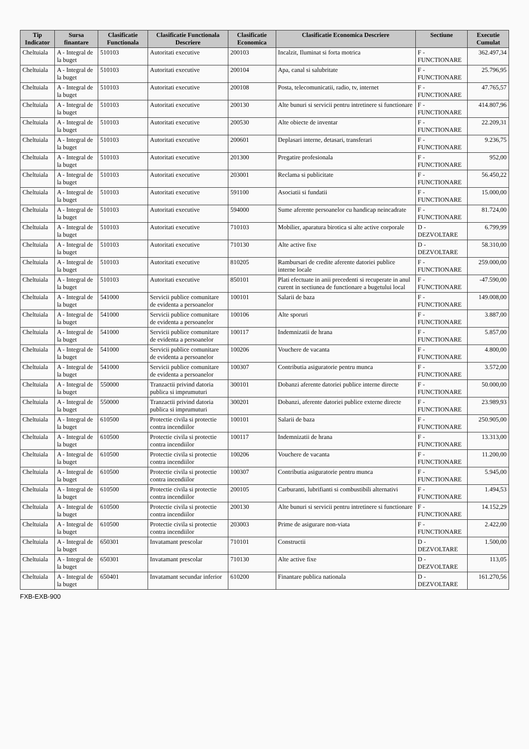| Tip Indicator | Sursa finantare | Clasificatie Functionala | Clasificatie Functionala Descriere | Clasificatie Economica | Clasificatie Economica Descriere | Sectiune | Executie Cumulat |
| --- | --- | --- | --- | --- | --- | --- | --- |
| Cheltuiala | A - Integral de la buget | 510103 | Autoritati executive | 200103 | Incalzit, Iluminat si forta motrica | F - FUNCTIONARE | 362.497,34 |
| Cheltuiala | A - Integral de la buget | 510103 | Autoritati executive | 200104 | Apa, canal si salubritate | F - FUNCTIONARE | 25.796,95 |
| Cheltuiala | A - Integral de la buget | 510103 | Autoritati executive | 200108 | Posta, telecomunicatii, radio, tv, internet | F - FUNCTIONARE | 47.765,57 |
| Cheltuiala | A - Integral de la buget | 510103 | Autoritati executive | 200130 | Alte bunuri si servicii pentru intretinere si functionare | F - FUNCTIONARE | 414.807,96 |
| Cheltuiala | A - Integral de la buget | 510103 | Autoritati executive | 200530 | Alte obiecte de inventar | F - FUNCTIONARE | 22.209,31 |
| Cheltuiala | A - Integral de la buget | 510103 | Autoritati executive | 200601 | Deplasari interne, detasari, transferari | F - FUNCTIONARE | 9.236,75 |
| Cheltuiala | A - Integral de la buget | 510103 | Autoritati executive | 201300 | Pregatire profesionala | F - FUNCTIONARE | 952,00 |
| Cheltuiala | A - Integral de la buget | 510103 | Autoritati executive | 203001 | Reclama si publicitate | F - FUNCTIONARE | 56.450,22 |
| Cheltuiala | A - Integral de la buget | 510103 | Autoritati executive | 591100 | Asociatii si fundatii | F - FUNCTIONARE | 15.000,00 |
| Cheltuiala | A - Integral de la buget | 510103 | Autoritati executive | 594000 | Sume aferente persoanelor cu handicap neincadrate | F - FUNCTIONARE | 81.724,00 |
| Cheltuiala | A - Integral de la buget | 510103 | Autoritati executive | 710103 | Mobilier, aparatura birotica si alte active corporale | D - DEZVOLTARE | 6.799,99 |
| Cheltuiala | A - Integral de la buget | 510103 | Autoritati executive | 710130 | Alte active fixe | D - DEZVOLTARE | 58.310,00 |
| Cheltuiala | A - Integral de la buget | 510103 | Autoritati executive | 810205 | Rambursari de credite aferente datoriei publice interne locale | F - FUNCTIONARE | 259.000,00 |
| Cheltuiala | A - Integral de la buget | 510103 | Autoritati executive | 850101 | Plati efectuate in anii precedenti si recuperate in anul curent in sectiunea de functionare a bugetului local | F - FUNCTIONARE | -47.590,00 |
| Cheltuiala | A - Integral de la buget | 541000 | Servicii publice comunitare de evidenta a persoanelor | 100101 | Salarii de baza | F - FUNCTIONARE | 149.008,00 |
| Cheltuiala | A - Integral de la buget | 541000 | Servicii publice comunitare de evidenta a persoanelor | 100106 | Alte sporuri | F - FUNCTIONARE | 3.887,00 |
| Cheltuiala | A - Integral de la buget | 541000 | Servicii publice comunitare de evidenta a persoanelor | 100117 | Indemnizatii de hrana | F - FUNCTIONARE | 5.857,00 |
| Cheltuiala | A - Integral de la buget | 541000 | Servicii publice comunitare de evidenta a persoanelor | 100206 | Vouchere de vacanta | F - FUNCTIONARE | 4.800,00 |
| Cheltuiala | A - Integral de la buget | 541000 | Servicii publice comunitare de evidenta a persoanelor | 100307 | Contributia asiguratorie pentru munca | F - FUNCTIONARE | 3.572,00 |
| Cheltuiala | A - Integral de la buget | 550000 | Tranzactii privind datoria publica si imprumuturi | 300101 | Dobanzi aferente datoriei publice interne directe | F - FUNCTIONARE | 50.000,00 |
| Cheltuiala | A - Integral de la buget | 550000 | Tranzactii privind datoria publica si imprumuturi | 300201 | Dobanzi, aferente datoriei publice externe directe | F - FUNCTIONARE | 23.989,93 |
| Cheltuiala | A - Integral de la buget | 610500 | Protectie civila si protectie contra incendiilor | 100101 | Salarii de baza | F - FUNCTIONARE | 250.905,00 |
| Cheltuiala | A - Integral de la buget | 610500 | Protectie civila si protectie contra incendiilor | 100117 | Indemnizatii de hrana | F - FUNCTIONARE | 13.313,00 |
| Cheltuiala | A - Integral de la buget | 610500 | Protectie civila si protectie contra incendiilor | 100206 | Vouchere de vacanta | F - FUNCTIONARE | 11.200,00 |
| Cheltuiala | A - Integral de la buget | 610500 | Protectie civila si protectie contra incendiilor | 100307 | Contributia asiguratorie pentru munca | F - FUNCTIONARE | 5.945,00 |
| Cheltuiala | A - Integral de la buget | 610500 | Protectie civila si protectie contra incendiilor | 200105 | Carburanti, lubrifianti si combustibili alternativi | F - FUNCTIONARE | 1.494,53 |
| Cheltuiala | A - Integral de la buget | 610500 | Protectie civila si protectie contra incendiilor | 200130 | Alte bunuri si servicii pentru intretinere si functionare | F - FUNCTIONARE | 14.152,29 |
| Cheltuiala | A - Integral de la buget | 610500 | Protectie civila si protectie contra incendiilor | 203003 | Prime de asigurare non-viata | F - FUNCTIONARE | 2.422,00 |
| Cheltuiala | A - Integral de la buget | 650301 | Invatamant prescolar | 710101 | Constructii | D - DEZVOLTARE | 1.500,00 |
| Cheltuiala | A - Integral de la buget | 650301 | Invatamant prescolar | 710130 | Alte active fixe | D - DEZVOLTARE | 113,05 |
| Cheltuiala | A - Integral de la buget | 650401 | Invatamant secundar inferior | 610200 | Finantare publica nationala | D - DEZVOLTARE | 161.270,56 |
FXB-EXB-900